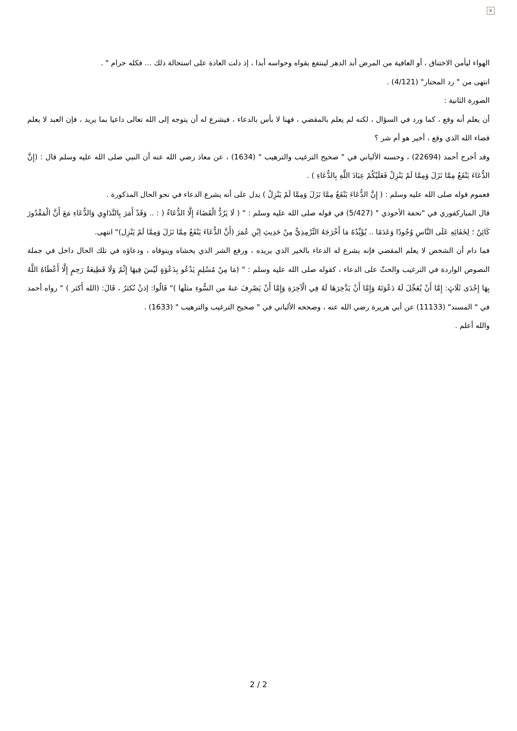×
الهواء ليأمن الاختناق ، أو العافية من المرض أبد الدهر لينتفع بقواه وحواسه أبدا ، إذ دلت العادة على استحالة ذلك ... فكله حرام " .
انتهى من " رد المحتار" (4/121) .
الصورة الثانية :
أن يعلم أنه وقع ، كما ورد في السؤال ، لكنه لم يعلم بالمقضي ، فهنا لا بأس بالدعاء ، فيشرع له أن يتوجه إلى الله تعالى داعيا بما يريد ، فإن العبد لا يعلم قضاء الله الذي وقع ، أخير هو أم شر ؟
وقد أخرج أحمد (22694) ، وحسنه الألباني في " صحيح الترغيب والترهيب " (1634) ، عن معاذ رضي الله عنه أن النبي صلى الله عليه وسلم قال : (إِنَّ الدُّعَاءَ يَنْفَعُ مِمَّا نَزَلَ وَمِمَّا لَمْ يَنْزِلْ فَعَلَيْكُمْ عِبَادَ اللَّهِ بِالدُّعَاءِ ) .
فعموم قوله صلى الله عليه وسلم : ( إِنَّ الدُّعَاءَ يَنْفَعُ مِمَّا نَزَلَ وَمِمَّا لَمْ يَنْزِلْ ) يدل على أنه يشرع الدعاء في نحو الحال المذكورة .
قال المباركفوري في "تحفة الأحوذي " (5/427) في قوله صلى الله عليه وسلم : " ( لَا يَرُدُّ الْقَضَاءَ إِلَّا الدُّعَاءُ ( : .. وَقَدْ أَمَرَ بِالتَّدَاوِي وَالدُّعَاءِ مَعَ أَنَّ الْمَقْدُورَ كَائِنٌ ؛ لِخَفَائِهِ عَلَى النَّاسِ وُجُودًا وَعَدَمًا .. يُؤَيِّدُهُ مَا أَخْرَجَهُ التِّرْمِذِيُّ مِنْ حَدِيثِ اِبْنِ عُمَرَ (أَنَّ الدُّعَاءَ يَنْفَعُ مِمَّا نَزَلَ وَمِمَّا لَمْ يَنْزِل)" انتهى.
فما دام أن الشخص لا يعلم المقضي فإنه يشرع له الدعاء بالخير الذي يريده ، ورفع الشر الذي يخشاه ويتوقاه ، ودعاؤه في تلك الحال داخل في جملة النصوص الواردة في الترغيب والحثّ على الدعاء ، كقوله صلى الله عليه وسلم : " (مَا مِنْ مُسْلِمٍ يَدْعُو بِدَعْوَةٍ لَيْسَ فِيهَا إِثْمٌ وَلَا قَطِيعَةُ رَحِمٍ إِلَّا أَعْطَاهُ اللَّهُ بِهَا إِحْدَى ثَلَاثٍ: إِمَّا أَنْ يُعَجِّلَ لَهُ دَعْوَتَهُ وَإِمَّا أَنْ يَدَّخِرَهَا لَهُ فِي الْآخِرَةِ وَإِمَّا أَنْ يَصْرِفَ عنهُ من السُّوءِ مثلَها )" قَالُوا: إذنْ نُكثرُ ، قَالَ: (الله أَكثر ) " رواه أحمد في " المسند" (11133) عن أبي هريرة رضي الله عنه ، وصححه الألباني في " صحيح الترغيب والترهيب " (1633) .
والله أعلم .
2 / 2